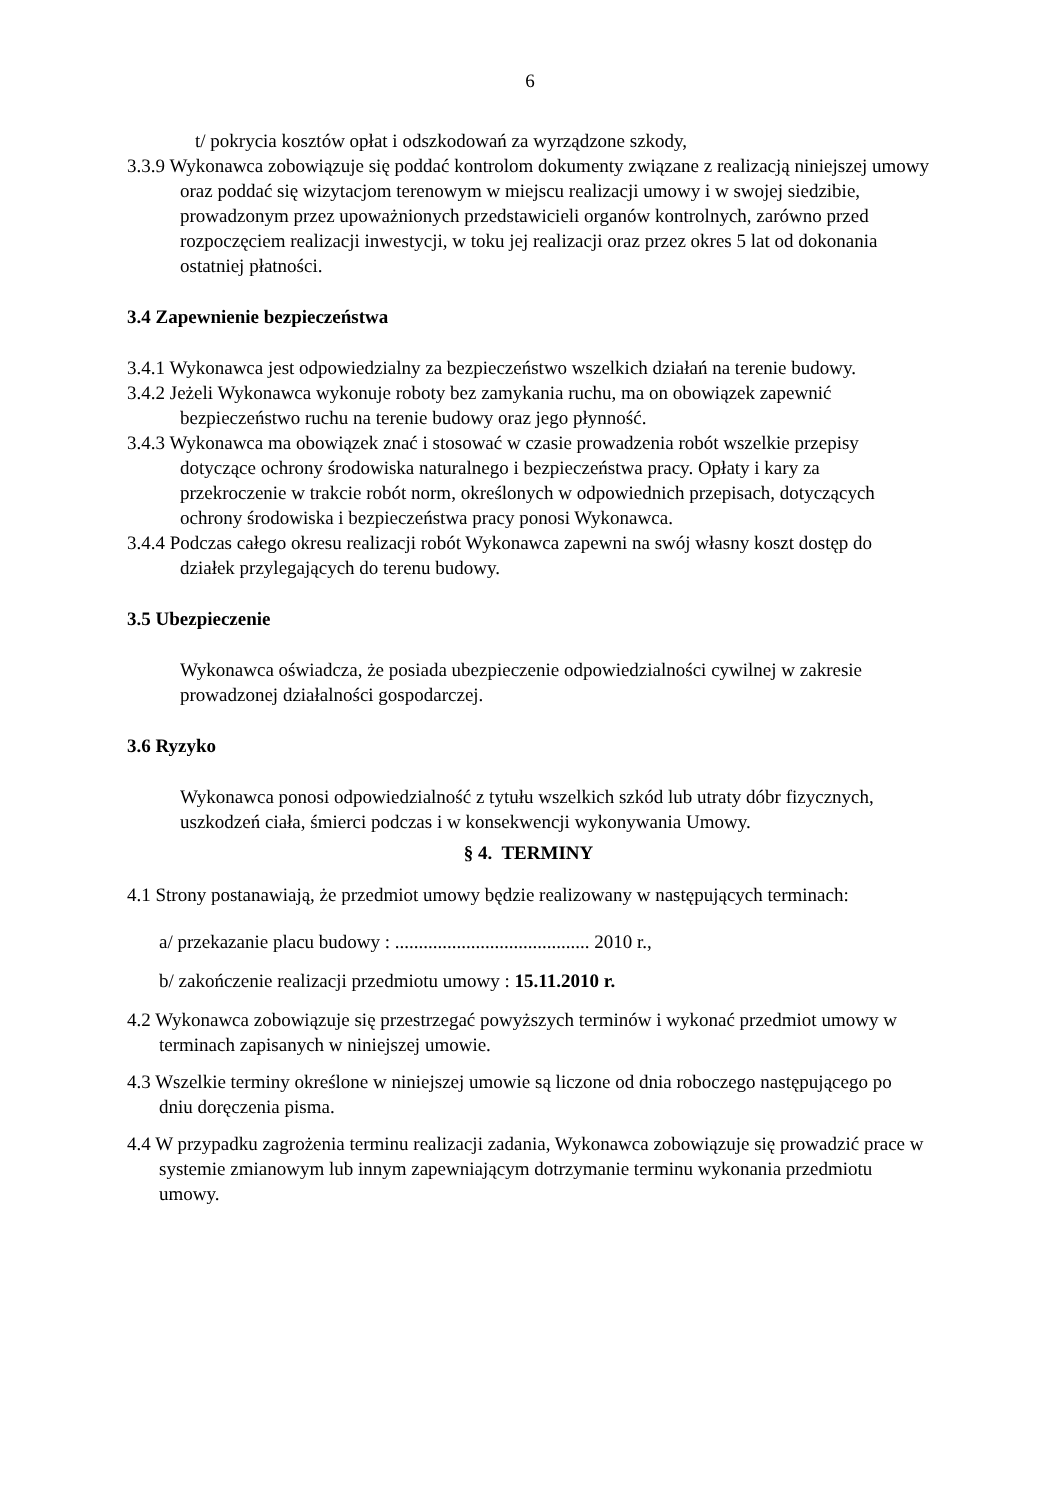6
t/ pokrycia kosztów opłat i odszkodowań za wyrządzone szkody,
3.3.9 Wykonawca zobowiązuje się poddać kontrolom dokumenty związane z realizacją niniejszej umowy oraz poddać się wizytacjom terenowym w miejscu realizacji umowy i w swojej siedzibie, prowadzonym przez upoważnionych przedstawicieli organów kontrolnych, zarówno przed rozpoczęciem realizacji inwestycji, w toku jej realizacji oraz przez okres 5 lat od dokonania ostatniej płatności.
3.4 Zapewnienie bezpieczeństwa
3.4.1 Wykonawca jest odpowiedzialny za bezpieczeństwo wszelkich działań na terenie budowy.
3.4.2 Jeżeli Wykonawca wykonuje roboty bez zamykania ruchu, ma on obowiązek zapewnić bezpieczeństwo ruchu na terenie budowy oraz jego płynność.
3.4.3 Wykonawca ma obowiązek znać i stosować w czasie prowadzenia robót wszelkie przepisy dotyczące ochrony środowiska naturalnego i bezpieczeństwa pracy. Opłaty i kary za przekroczenie w trakcie robót norm, określonych w odpowiednich przepisach, dotyczących ochrony środowiska i bezpieczeństwa pracy ponosi Wykonawca.
3.4.4 Podczas całego okresu realizacji robót Wykonawca zapewni na swój własny koszt dostęp do działek przylegających do terenu budowy.
3.5 Ubezpieczenie
Wykonawca oświadcza, że posiada ubezpieczenie odpowiedzialności cywilnej w zakresie prowadzonej działalności gospodarczej.
3.6 Ryzyko
Wykonawca ponosi odpowiedzialność z tytułu wszelkich szkód lub utraty dóbr fizycznych, uszkodzeń ciała, śmierci podczas i w konsekwencji wykonywania Umowy.
§ 4. TERMINY
4.1 Strony postanawiają, że przedmiot umowy będzie realizowany w następujących terminach:
a/ przekazanie placu budowy : ......................................... 2010 r.,
b/ zakończenie realizacji przedmiotu umowy : 15.11.2010 r.
4.2 Wykonawca zobowiązuje się przestrzegać powyższych terminów i wykonać przedmiot umowy w terminach zapisanych w niniejszej umowie.
4.3 Wszelkie terminy określone w niniejszej umowie są liczone od dnia roboczego następującego po dniu doręczenia pisma.
4.4 W przypadku zagrożenia terminu realizacji zadania, Wykonawca zobowiązuje się prowadzić prace w systemie zmianowym lub innym zapewniającym dotrzymanie terminu wykonania przedmiotu umowy.